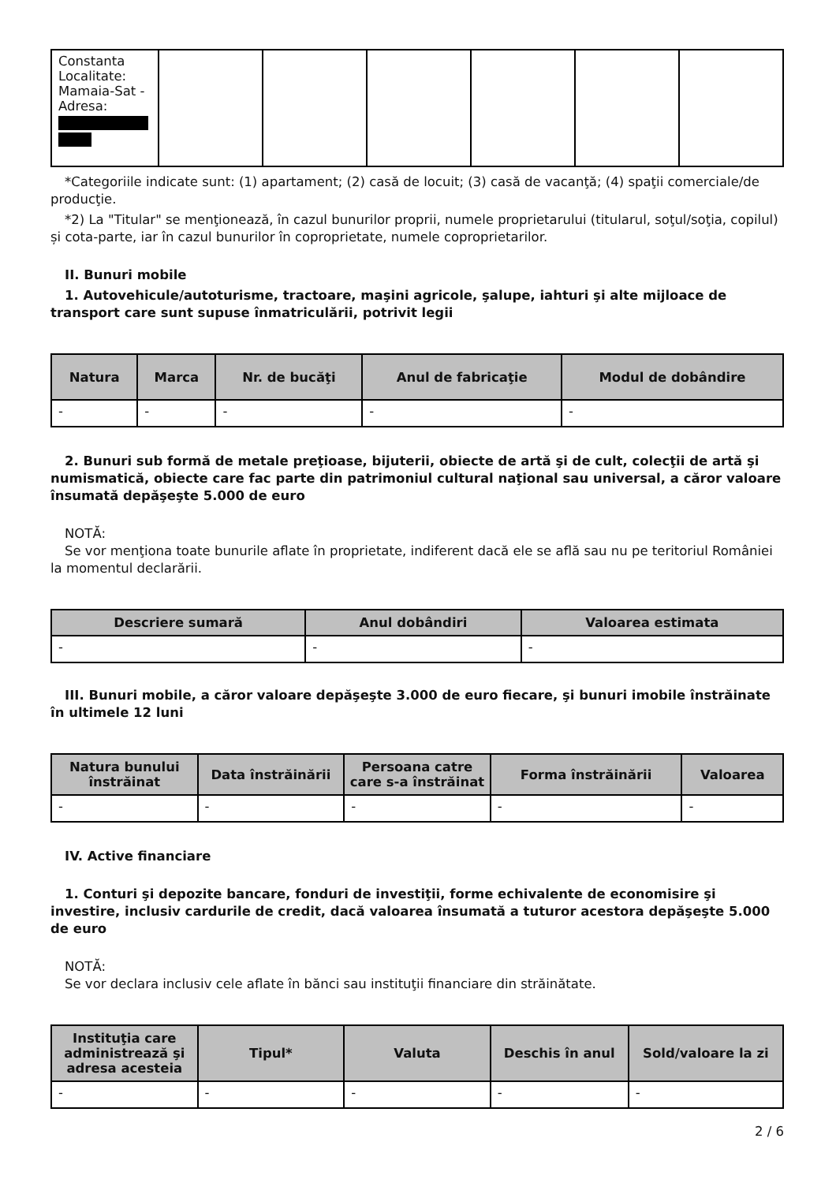| Constanta Localitate: Mamaia-Sat - Adresa: | | | | | | |
*Categoriile indicate sunt: (1) apartament; (2) casă de locuit; (3) casă de vacanţă; (4) spaţii comerciale/de producţie.
*2) La "Titular" se menţionează, în cazul bunurilor proprii, numele proprietarului (titularul, soţul/soţia, copilul) și cota-parte, iar în cazul bunurilor în coproprietate, numele coproprietarilor.
II. Bunuri mobile
1. Autovehicule/autoturisme, tractoare, maşini agricole, şalupe, iahturi şi alte mijloace de transport care sunt supuse înmatriculării, potrivit legii
| Natura | Marca | Nr. de bucăţi | Anul de fabricaţie | Modul de dobândire |
| --- | --- | --- | --- | --- |
| - | - | - | - | - |
2. Bunuri sub formă de metale preţioase, bijuterii, obiecte de artă şi de cult, colecţii de artă şi numismatică, obiecte care fac parte din patrimoniul cultural naţional sau universal, a căror valoare însumată depăşeşte 5.000 de euro
NOTĂ:
Se vor menţiona toate bunurile aflate în proprietate, indiferent dacă ele se află sau nu pe teritoriul României la momentul declarării.
| Descriere sumară | Anul dobândiri | Valoarea estimata |
| --- | --- | --- |
| - | - | - |
III. Bunuri mobile, a căror valoare depăşeşte 3.000 de euro fiecare, şi bunuri imobile înstrăinate în ultimele 12 luni
| Natura bunului înstrăinat | Data înstrăinării | Persoana catre care s-a înstrăinat | Forma înstrăinării | Valoarea |
| --- | --- | --- | --- | --- |
| - | - | - | - | - |
IV. Active financiare
1. Conturi şi depozite bancare, fonduri de investiţii, forme echivalente de economisire şi investire, inclusiv cardurile de credit, dacă valoarea însumată a tuturor acestora depăşeşte 5.000 de euro
NOTĂ:
Se vor declara inclusiv cele aflate în bănci sau instituţii financiare din străinătate.
| Instituţia care administrează şi adresa acesteia | Tipul* | Valuta | Deschis în anul | Sold/valoare la zi |
| --- | --- | --- | --- | --- |
| - | - | - | - | - |
2 / 6